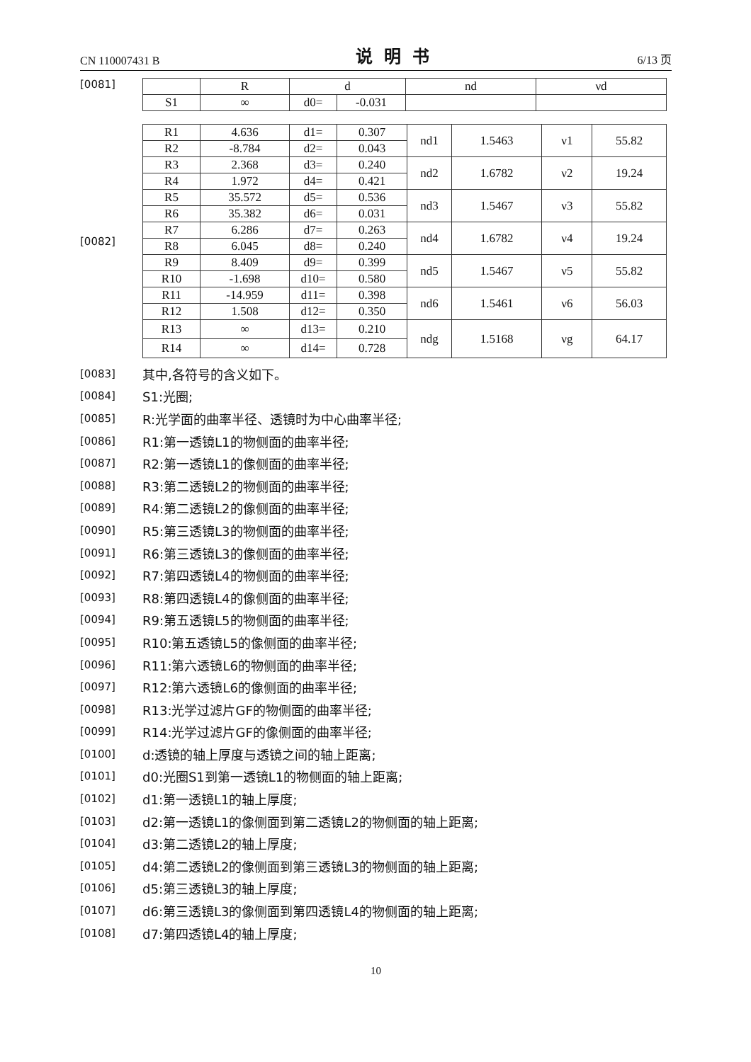CN 110007431 B 说明书 6/13 页
[0081]
| | R | d | | nd | νd |
| --- | --- | --- | --- | --- | --- |
| S1 | ∞ | d0= | -0.031 | | |
[0082]
| R1 | 4.636 | d1= | 0.307 | nd1 | 1.5463 | ν1 | 55.82 |
| R2 | -8.784 | d2= | 0.043 | | | | |
| R3 | 2.368 | d3= | 0.240 | nd2 | 1.6782 | ν2 | 19.24 |
| R4 | 1.972 | d4= | 0.421 | | | | |
| R5 | 35.572 | d5= | 0.536 | nd3 | 1.5467 | ν3 | 55.82 |
| R6 | 35.382 | d6= | 0.031 | | | | |
| R7 | 6.286 | d7= | 0.263 | nd4 | 1.6782 | ν4 | 19.24 |
| R8 | 6.045 | d8= | 0.240 | | | | |
| R9 | 8.409 | d9= | 0.399 | nd5 | 1.5467 | ν5 | 55.82 |
| R10 | -1.698 | d10= | 0.580 | | | | |
| R11 | -14.959 | d11= | 0.398 | nd6 | 1.5461 | ν6 | 56.03 |
| R12 | 1.508 | d12= | 0.350 | | | | |
| R13 | ∞ | d13= | 0.210 | ndg | 1.5168 | νg | 64.17 |
| R14 | ∞ | d14= | 0.728 | | | | |
[0083] 其中,各符号的含义如下。
[0084] S1:光圈;
[0085] R:光学面的曲率半径、透镜时为中心曲率半径;
[0086] R1:第一透镜L1的物侧面的曲率半径;
[0087] R2:第一透镜L1的像侧面的曲率半径;
[0088] R3:第二透镜L2的物侧面的曲率半径;
[0089] R4:第二透镜L2的像侧面的曲率半径;
[0090] R5:第三透镜L3的物侧面的曲率半径;
[0091] R6:第三透镜L3的像侧面的曲率半径;
[0092] R7:第四透镜L4的物侧面的曲率半径;
[0093] R8:第四透镜L4的像侧面的曲率半径;
[0094] R9:第五透镜L5的物侧面的曲率半径;
[0095] R10:第五透镜L5的像侧面的曲率半径;
[0096] R11:第六透镜L6的物侧面的曲率半径;
[0097] R12:第六透镜L6的像侧面的曲率半径;
[0098] R13:光学过滤片GF的物侧面的曲率半径;
[0099] R14:光学过滤片GF的像侧面的曲率半径;
[0100] d:透镜的轴上厚度与透镜之间的轴上距离;
[0101] d0:光圈S1到第一透镜L1的物侧面的轴上距离;
[0102] d1:第一透镜L1的轴上厚度;
[0103] d2:第一透镜L1的像侧面到第二透镜L2的物侧面的轴上距离;
[0104] d3:第二透镜L2的轴上厚度;
[0105] d4:第二透镜L2的像侧面到第三透镜L3的物侧面的轴上距离;
[0106] d5:第三透镜L3的轴上厚度;
[0107] d6:第三透镜L3的像侧面到第四透镜L4的物侧面的轴上距离;
[0108] d7:第四透镜L4的轴上厚度;
10